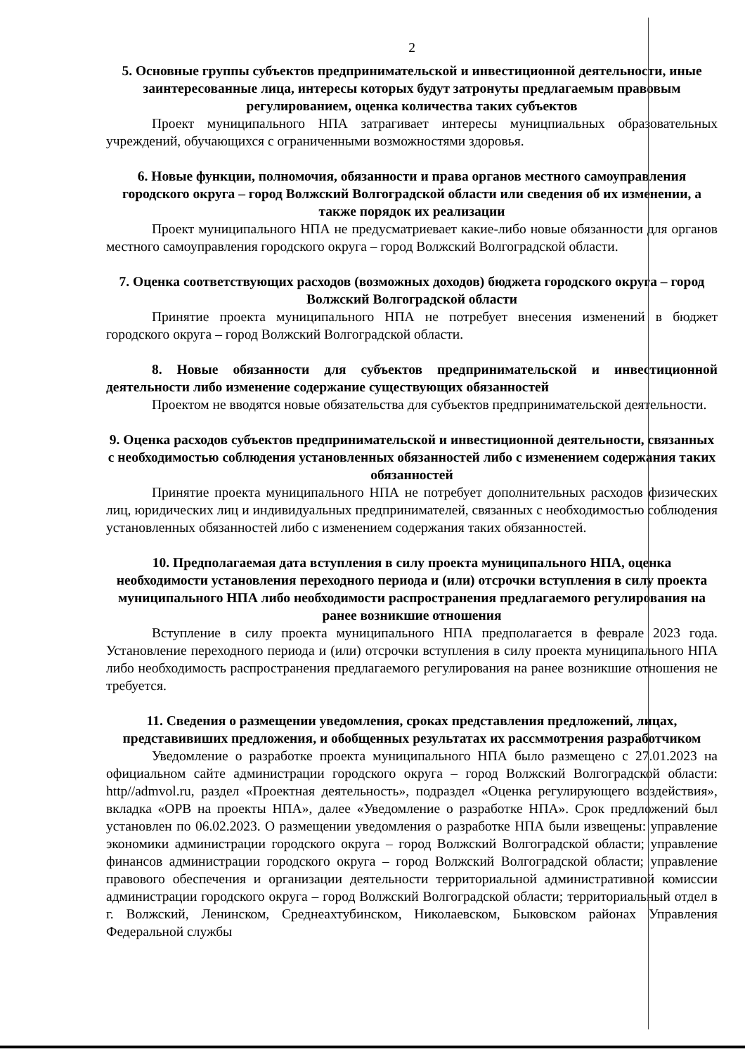2
5. Основные группы субъектов предпринимательской и инвестиционной деятельности, иные заинтересованные лица, интересы которых будут затронуты предлагаемым правовым регулированием, оценка количества таких субъектов
Проект муниципального НПА затрагивает интересы муницпиальных образовательных учреждений, обучающихся с ограниченными возможностями здоровья.
6. Новые функции, полномочия, обязанности и права органов местного самоуправления городского округа – город Волжский Волгоградской области или сведения об их изменении, а также порядок их реализации
Проект муниципального НПА не предусматриевает какие-либо новые обязанности для органов местного самоуправления городского округа – город Волжский Волгоградской области.
7. Оценка соответствующих расходов (возможных доходов) бюджета городского округа – город Волжский Волгоградской области
Принятие проекта муниципального НПА не потребует внесения изменений в бюджет городского округа – город Волжский Волгоградской области.
8. Новые обязанности для субъектов предпринимательской и инвестиционной деятельности либо изменение содержание существующих обязанностей
Проектом не вводятся новые обязательства для субъектов предпринимательской деятельности.
9. Оценка расходов субъектов предпринимательской и инвестиционной деятельности, связанных с необходимостью соблюдения установленных обязанностей либо с изменением содержания таких обязанностей
Принятие проекта муниципального НПА не потребует дополнительных расходов физических лиц, юридических лиц и индивидуальных предпринимателей, связанных с необходимостью соблюдения установленных обязанностей либо с изменением содержания таких обязанностей.
10. Предполагаемая дата вступления в силу проекта муниципального НПА, оценка необходимости установления переходного периода и (или) отсрочки вступления в силу проекта муниципального НПА либо необходимости распространения предлагаемого регулирования на ранее возникшие отношения
Вступление в силу проекта муниципального НПА предполагается в феврале 2023 года. Установление переходного периода и (или) отсрочки вступления в силу проекта муниципального НПА либо необходимость распространения предлагаемого регулирования на ранее возникшие отношения не требуется.
11. Сведения о размещении уведомления, сроках представления предложений, лицах, представивиших предложения, и обобщенных результатах их рассммотрения разработчиком
Уведомление о разработке проекта муниципального НПА было размещено с 27.01.2023 на официальном сайте администрации городского округа – город Волжский Волгоградской области: http//admvol.ru, раздел «Проектная деятельность», подраздел «Оценка регулирующего воздействия», вкладка «ОРВ на проекты НПА», далее «Уведомление о разработке НПА». Срок предложений был установлен по 06.02.2023. О размещении уведомления о разработке НПА были извещены: управление экономики администрации городского округа – город Волжский Волгоградской области; управление финансов администрации городского округа – город Волжский Волгоградской области; управление правового обеспечения и организации деятельности территориальной административной комиссии администрации городского округа – город Волжский Волгоградской области; территориальный отдел в г. Волжский, Ленинском, Среднеахтубинском, Николаевском, Быковском районах Управления Федеральной службы